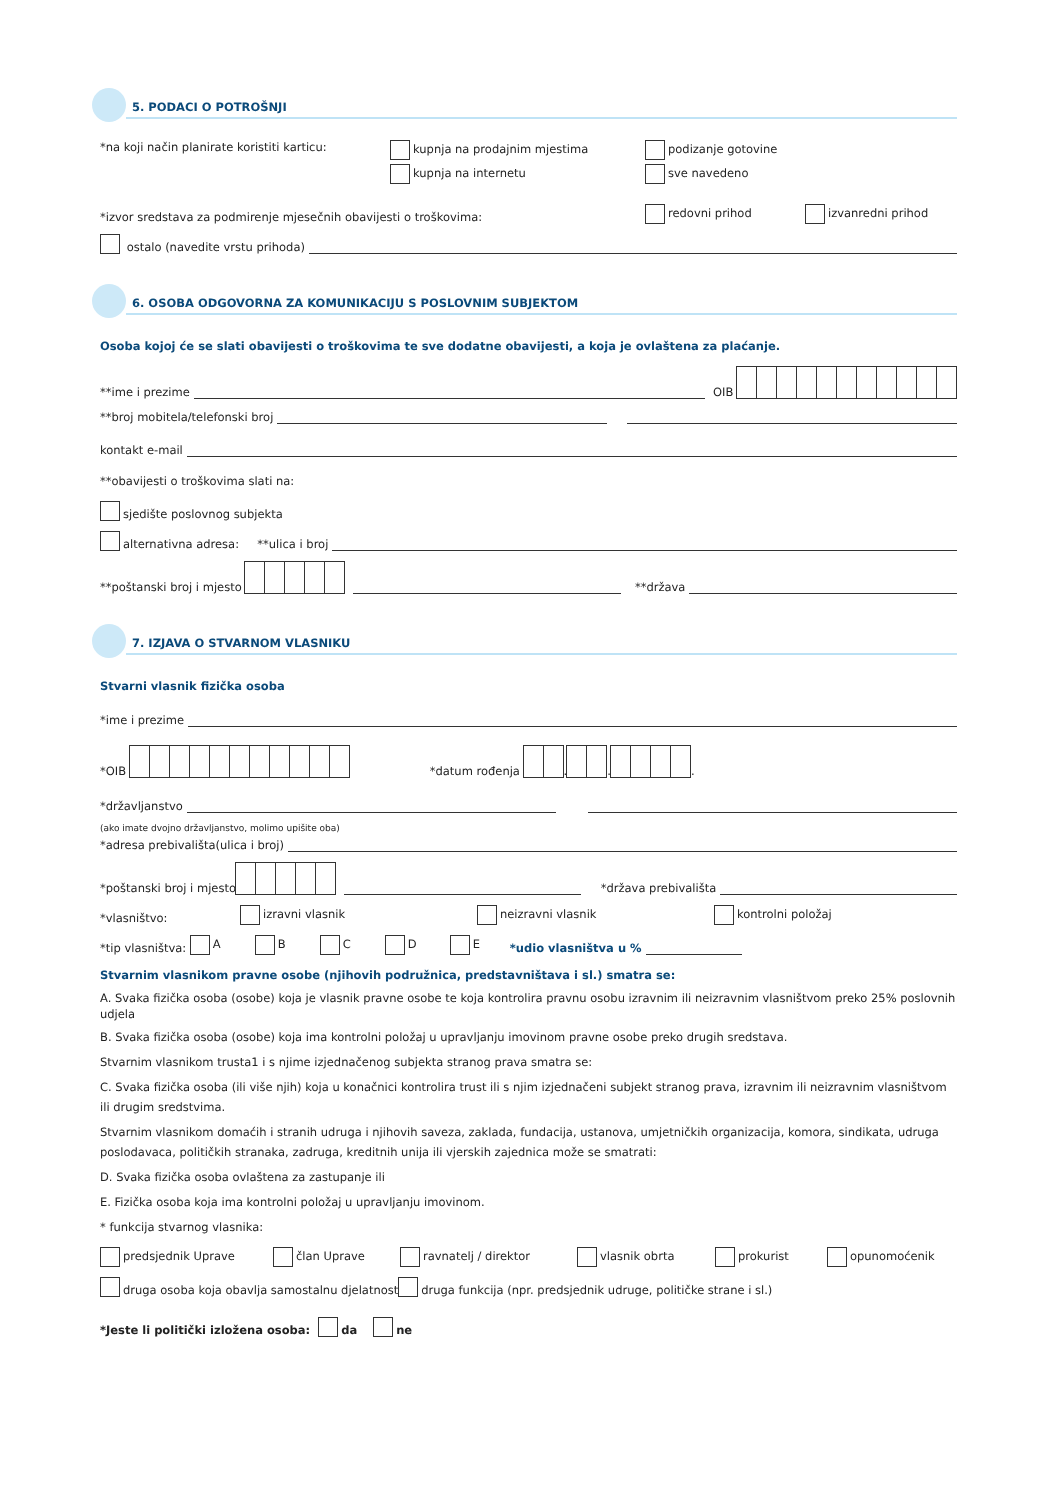5. PODACI O POTROŠNJI
*na koji način planirate koristiti karticu:
kupnja na prodajnim mjestima
kupnja na internetu
podizanje gotovine
sve navedeno
*izvor sredstava za podmirenje mjesečnih obavijesti o troškovima:
redovni prihod
izvanredni prihod
ostalo (navedite vrstu prihoda)
6. OSOBA ODGOVORNA ZA KOMUNIKACIJU S POSLOVNIM SUBJEKTOM
Osoba kojoj će se slati obavijesti o troškovima te sve dodatne obavijesti, a koja je ovlaštena za plaćanje.
**ime i prezime
OIB
**broj mobitela/telefonski broj
kontakt e-mail
**obavijesti o troškovima slati na:
sjedište poslovnog subjekta
alternativna adresa: **ulica i broj
**poštanski broj i mjesto
**država
7. IZJAVA O STVARNOM VLASNIKU
Stvarni vlasnik fizička osoba
*ime i prezime
*OIB *datum rođenja . . .
*državljanstvo
(ako imate dvojno državljanstvo, molimo upišite oba)
*adresa prebivališta(ulica i broj)
*poštanski broj i mjesto
*država prebivališta
*vlasništvo:
izravni vlasnik
neizravni vlasnik
kontrolni položaj
*tip vlasništva: A B C D E *udio vlasništva u %
Stvarnim vlasnikom pravne osobe (njihovih podružnica, predstavništava i sl.) smatra se:
A. Svaka fizička osoba (osobe) koja je vlasnik pravne osobe te koja kontrolira pravnu osobu izravnim ili neizravnim vlasništvom preko 25% poslovnih udjela
B. Svaka fizička osoba (osobe) koja ima kontrolni položaj u upravljanju imovinom pravne osobe preko drugih sredstava.
Stvarnim vlasnikom trusta1 i s njime izjednačenog subjekta stranog prava smatra se:
C. Svaka fizička osoba (ili više njih) koja u konačnici kontrolira trust ili s njim izjednačeni subjekt stranog prava, izravnim ili neizravnim vlasništvom ili drugim sredstvima.
Stvarnim vlasnikom domaćih i stranih udruga i njihovih saveza, zaklada, fundacija, ustanova, umjetničkih organizacija, komora, sindikata, udruga poslodavaca, političkih stranaka, zadruga, kreditnih unija ili vjerskih zajednica može se smatrati:
D. Svaka fizička osoba ovlaštena za zastupanje ili
E. Fizička osoba koja ima kontrolni položaj u upravljanju imovinom.
* funkcija stvarnog vlasnika:
predsjednik Uprave član Uprave ravnatelj / direktor vlasnik obrta prokurist opunomoćenik
druga osoba koja obavlja samostalnu djelatnost druga funkcija (npr. predsjednik udruge, političke strane i sl.)
*Jeste li politički izložena osoba: da ne